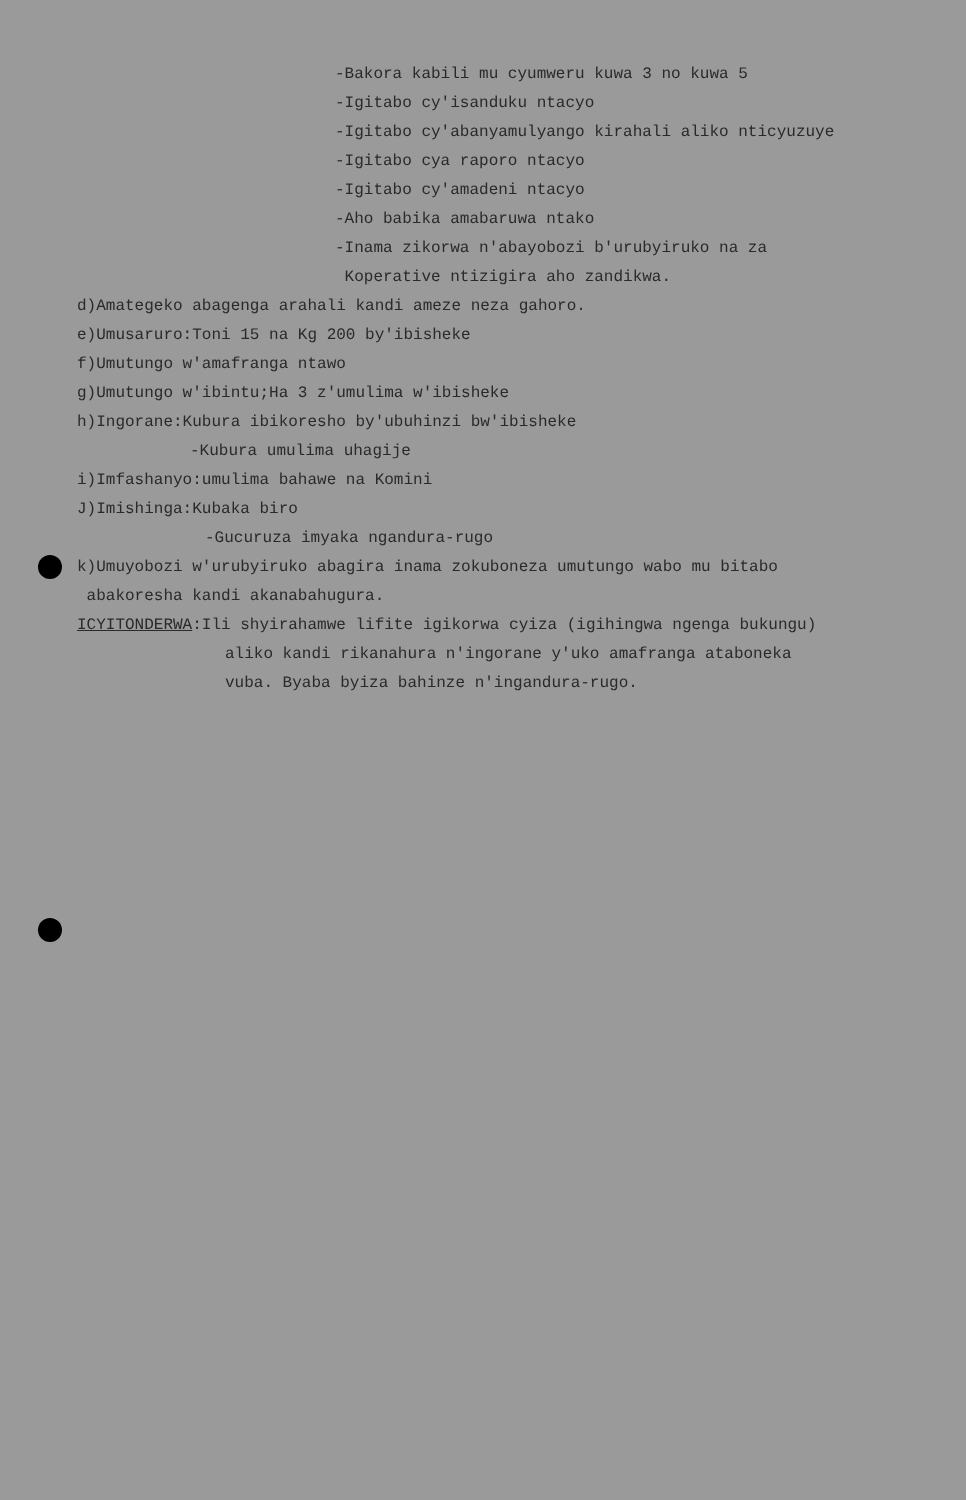-Bakora kabili mu cyumweru kuwa 3 no kuwa 5
-Igitabo cy'isanduku ntacyo
-Igitabo cy'abanyamulyango kirahali aliko nticyuzuye
-Igitabo cya raporo ntacyo
-Igitabo cy'amadeni ntacyo
-Aho babika amabaruwa ntako
-Inama zikorwa n'abayobozi b'urubyiruko na za
Koperative ntizigira aho zandikwa.
d)Amategeko abagenga arahali kandi ameze neza gahoro.
e)Umusaruro:Toni 15 na Kg 200 by'ibisheke
f)Umutungo w'amafranga ntawo
g)Umutungo w'ibintu;Ha 3 z'umulima w'ibisheke
h)Ingorane:Kubura ibikoresho by'ubuhinzi bw'ibisheke
-Kubura umulima uhagije
i)Imfashanyo:umulima bahawe na Komini
J)Imishinga:Kubaka biro
-Gucuruza imyaka ngandura-rugo
k)Umuyobozi w'urubyiruko abagira inama zokuboneza umutungo wabo mu bitabo
abakoresha kandi akanabahugura.
ICYITONDERWA:Ili shyirahamwe lifite igikorwa cyiza (igihingwa ngenga bukungu)
aliko kandi rikanahura n'ingorane y'uko amafranga ataboneka
vuba. Byaba byiza bahinze n'ingandura-rugo.